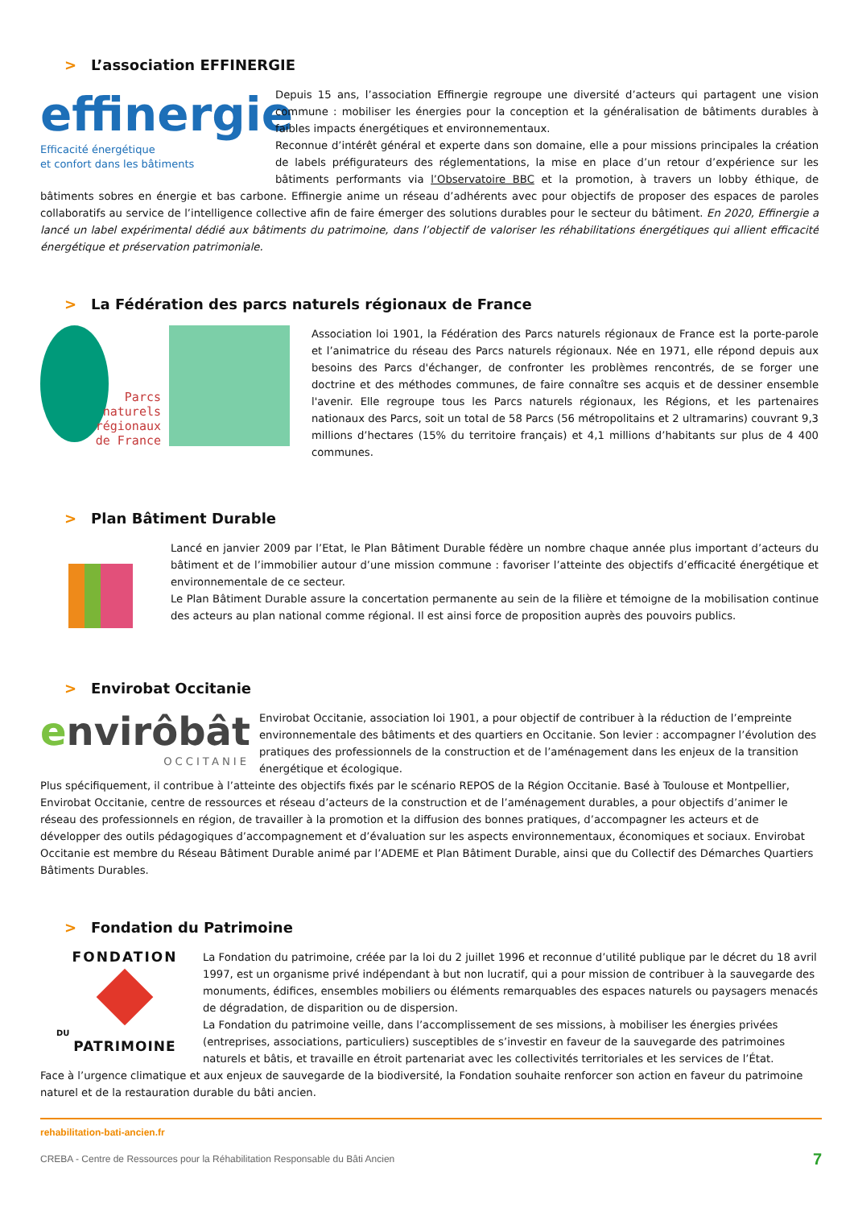> L’association EFFINERGIE
effinergie
Efficacité énergétique
et confort dans les bâtiments
Depuis 15 ans, l’association Effinergie regroupe une diversité d’acteurs qui partagent une vision commune : mobiliser les énergies pour la conception et la généralisation de bâtiments durables à faibles impacts énergétiques et environnementaux.
Reconnue d’intérêt général et experte dans son domaine, elle a pour missions principales la création de labels préfigurateurs des réglementations, la mise en place d’un retour d’expérience sur les bâtiments performants via l’Observatoire BBC et la promotion, à travers un lobby éthique, de bâtiments sobres en énergie et bas carbone. Effinergie anime un réseau d’adhérents avec pour objectifs de proposer des espaces de paroles collaboratifs au service de l’intelligence collective afin de faire émerger des solutions durables pour le secteur du bâtiment. En 2020, Effinergie a lancé un label expérimental dédié aux bâtiments du patrimoine, dans l’objectif de valoriser les réhabilitations énergétiques qui allient efficacité énergétique et préservation patrimoniale.
> La Fédération des parcs naturels régionaux de France
Parcs
naturels
régionaux
de France
Association loi 1901, la Fédération des Parcs naturels régionaux de France est la porte-parole et l’animatrice du réseau des Parcs naturels régionaux. Née en 1971, elle répond depuis aux besoins des Parcs d'échanger, de confronter les problèmes rencontrés, de se forger une doctrine et des méthodes communes, de faire connaître ses acquis et de dessiner ensemble l'avenir. Elle regroupe tous les Parcs naturels régionaux, les Régions, et les partenaires nationaux des Parcs, soit un total de 58 Parcs (56 métropolitains et 2 ultramarins) couvrant 9,3 millions d’hectares (15% du territoire français) et 4,1 millions d’habitants sur plus de 4 400 communes.
> Plan Bâtiment Durable
Lancé en janvier 2009 par l’Etat, le Plan Bâtiment Durable fédère un nombre chaque année plus important d’acteurs du bâtiment et de l’immobilier autour d’une mission commune : favoriser l’atteinte des objectifs d’efficacité énergétique et environnementale de ce secteur.
Le Plan Bâtiment Durable assure la concertation permanente au sein de la filière et témoigne de la mobilisation continue des acteurs au plan national comme régional. Il est ainsi force de proposition auprès des pouvoirs publics.
> Envirobat Occitanie
envirôbât
OCCITANIE
Envirobat Occitanie, association loi 1901, a pour objectif de contribuer à la réduction de l’empreinte environnementale des bâtiments et des quartiers en Occitanie. Son levier : accompagner l’évolution des pratiques des professionnels de la construction et de l’aménagement dans les enjeux de la transition énergétique et écologique.
Plus spécifiquement, il contribue à l’atteinte des objectifs fixés par le scénario REPOS de la Région Occitanie. Basé à Toulouse et Montpellier, Envirobat Occitanie, centre de ressources et réseau d’acteurs de la construction et de l’aménagement durables, a pour objectifs d’animer le réseau des professionnels en région, de travailler à la promotion et la diffusion des bonnes pratiques, d’accompagner les acteurs et de développer des outils pédagogiques d’accompagnement et d’évaluation sur les aspects environnementaux, économiques et sociaux. Envirobat Occitanie est membre du Réseau Bâtiment Durable animé par l’ADEME et Plan Bâtiment Durable, ainsi que du Collectif des Démarches Quartiers Bâtiments Durables.
> Fondation du Patrimoine
FONDATION
DU
PATRIMOINE
La Fondation du patrimoine, créée par la loi du 2 juillet 1996 et reconnue d’utilité publique par le décret du 18 avril 1997, est un organisme privé indépendant à but non lucratif, qui a pour mission de contribuer à la sauvegarde des monuments, édifices, ensembles mobiliers ou éléments remarquables des espaces naturels ou paysagers menacés de dégradation, de disparition ou de dispersion.
La Fondation du patrimoine veille, dans l’accomplissement de ses missions, à mobiliser les énergies privées (entreprises, associations, particuliers) susceptibles de s’investir en faveur de la sauvegarde des patrimoines naturels et bâtis, et travaille en étroit partenariat avec les collectivités territoriales et les services de l’État.
Face à l’urgence climatique et aux enjeux de sauvegarde de la biodiversité, la Fondation souhaite renforcer son action en faveur du patrimoine naturel et de la restauration durable du bâti ancien.
rehabilitation-bati-ancien.fr
CREBA - Centre de Ressources pour la Réhabilitation Responsable du Bâti Ancien 7